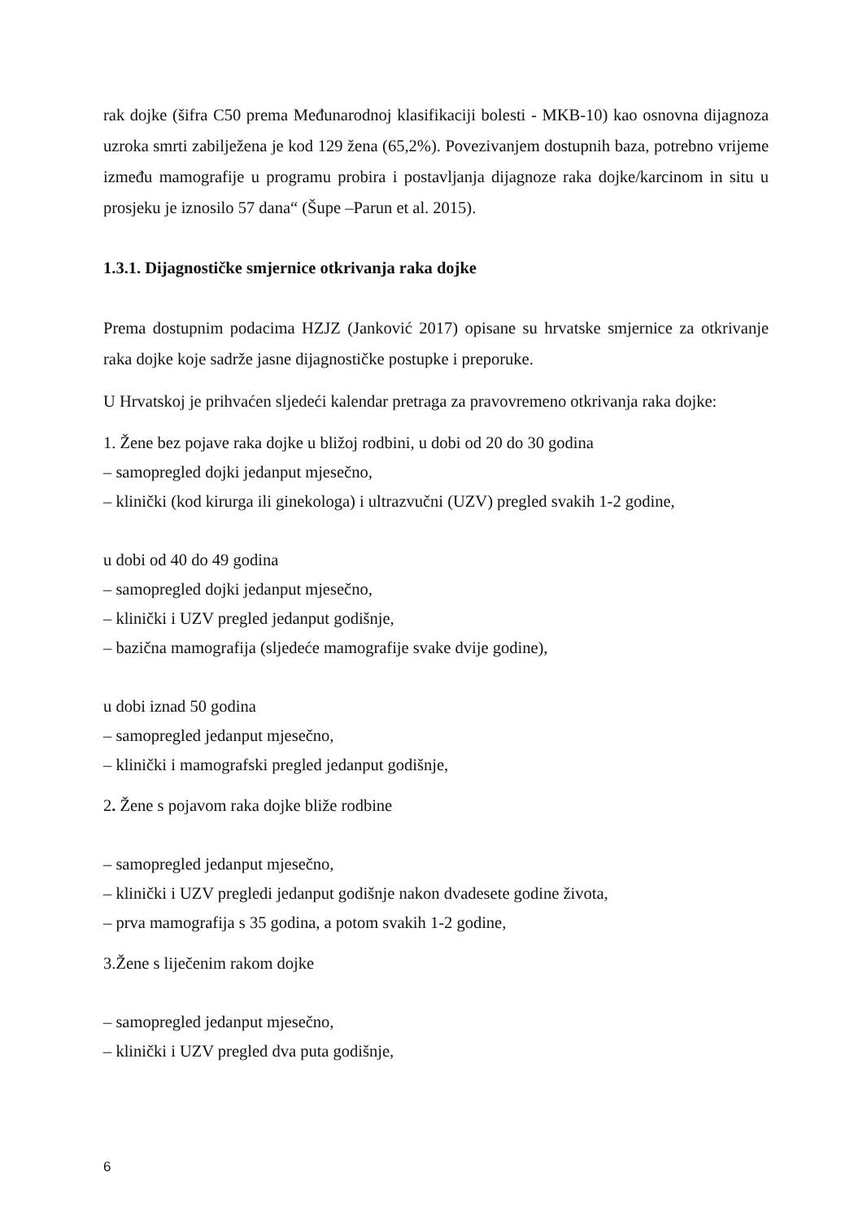rak dojke (šifra C50 prema Međunarodnoj klasifikaciji bolesti - MKB-10) kao osnovna dijagnoza uzroka smrti zabilježena je kod 129 žena (65,2%). Povezivanjem dostupnih baza, potrebno vrijeme između mamografije u programu probira i postavljanja dijagnoze raka dojke/karcinom in situ u prosjeku je iznosilo 57 dana“ (Šupe –Parun et al. 2015).
1.3.1. Dijagnostičke smjernice otkrivanja raka dojke
Prema dostupnim podacima HZJZ (Janković 2017) opisane su hrvatske smjernice za otkrivanje raka dojke koje sadrže jasne dijagnostičke postupke i preporuke.
U Hrvatskoj je prihvaćen sljedeći kalendar pretraga za pravovremeno otkrivanja raka dojke:
1. Žene bez pojave raka dojke u bližoj rodbini, u dobi od 20 do 30 godina
– samopregled dojki jedanput mjesečno,
– klinički (kod kirurga ili ginekologa) i ultrazvučni (UZV) pregled svakih 1-2 godine,
u dobi od 40 do 49 godina
– samopregled dojki jedanput mjesečno,
– klinički i UZV pregled jedanput godišnje,
– bazična mamografija (sljedeće mamografije svake dvije godine),
u dobi iznad 50 godina
– samopregled jedanput mjesečno,
– klinički i mamografski pregled jedanput godišnje,
2. Žene s pojavom raka dojke bliže rodbine
– samopregled jedanput mjesečno,
– klinički i UZV pregledi jedanput godišnje nakon dvadesete godine života,
– prva mamografija s 35 godina, a potom svakih 1-2 godine,
3.Žene s liječenim rakom dojke
– samopregled jedanput mjesečno,
– klinički i UZV pregled dva puta godišnje,
6